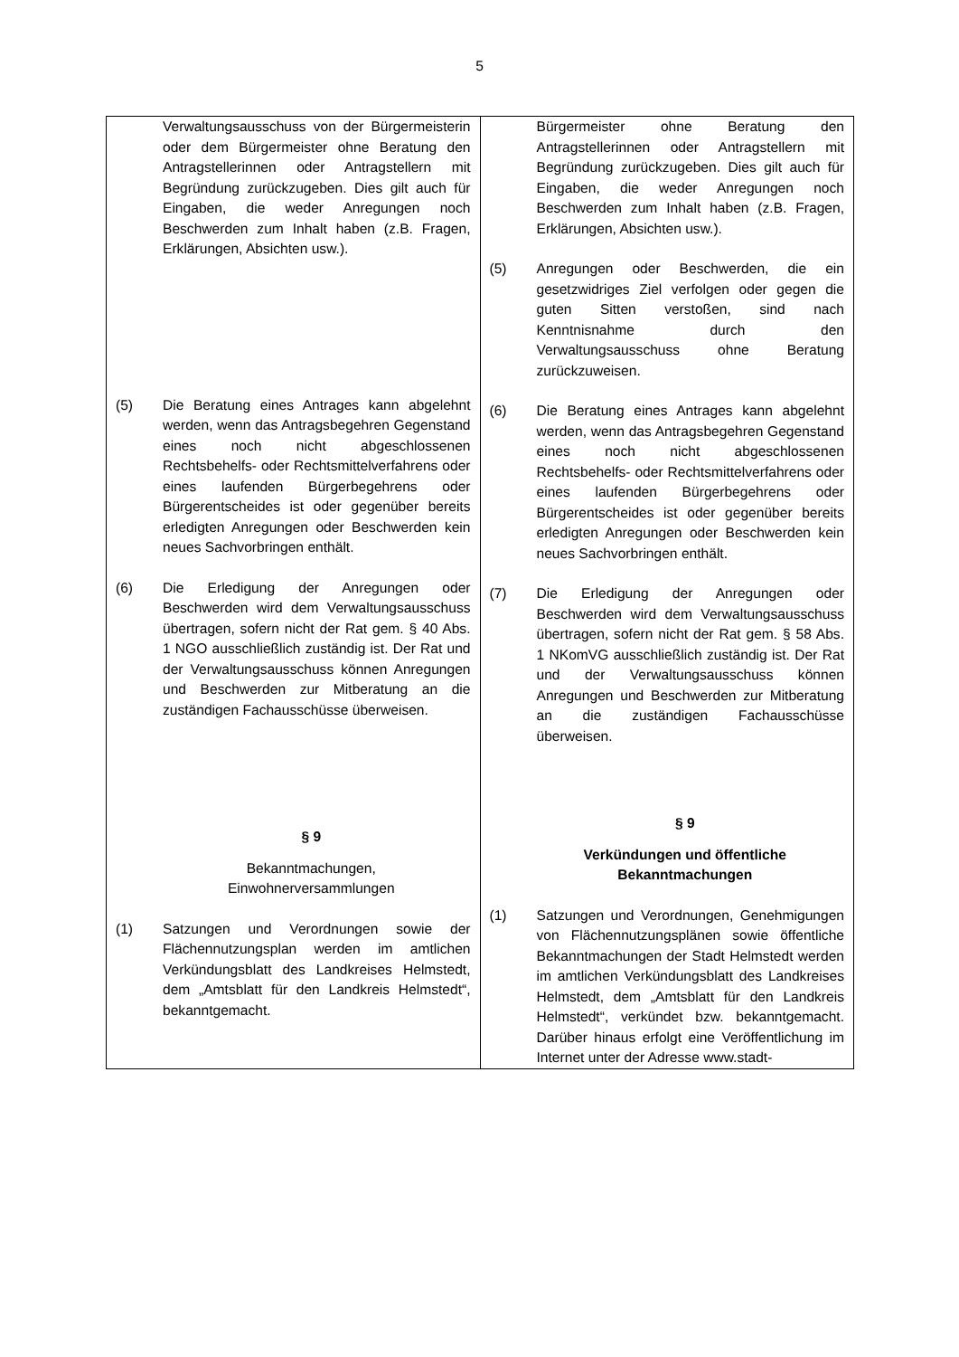5
| Verwaltungsausschuss von der Bürgermeisterin oder dem Bürgermeister ohne Beratung den Antragstellerinnen oder Antragstellern mit Begründung zurückzugeben. Dies gilt auch für Eingaben, die weder Anregungen noch Beschwerden zum Inhalt haben (z.B. Fragen, Erklärungen, Absichten usw.). (5) Die Beratung eines Antrages kann abgelehnt werden, wenn das Antragsbegehren Gegenstand eines noch nicht abgeschlossenen Rechtsbehelfs- oder Rechtsmittel­verfahrens oder eines laufenden Bürgerbegehrens oder Bürgerentscheides ist oder gegenüber bereits erledigten Anregungen oder Beschwerden kein neues Sachvor­bringen enthält. (6) Die Erledigung der Anregungen oder Beschwerden wird dem Verwaltungsausschuss übertragen, sofern nicht der Rat gem. § 40 Abs. 1 NGO ausschließlich zuständig ist. Der Rat und der Verwaltungsausschuss können Anregungen und Beschwerden zur Mitberatung an die zuständigen Fachausschüsse überweisen. § 9 Bekanntmachungen, Einwohnerversammlungen (1) Satzungen und Verordnungen sowie der Flächennutzungsplan werden im amtlichen Verkündungsblatt des Landkreises Helmstedt, dem „Amtsblatt für den Landkreis Helmstedt“, bekanntgemacht. | Bürgermeister ohne Beratung den Antragstellerinnen oder Antragstellern mit Begründung zurückzugeben. Dies gilt auch für Eingaben, die weder Anregungen noch Beschwerden zum Inhalt haben (z.B. Fragen, Erklärungen, Absichten usw.). (5) Anregungen oder Beschwerden, die ein gesetzwidriges Ziel verfolgen oder gegen die guten Sitten verstoßen, sind nach Kenntnisnahme durch den Verwaltungsausschuss ohne Beratung zurückzuweisen. (6) Die Beratung eines Antrages kann abgelehnt werden, wenn das Antragsbegehren Gegenstand eines noch nicht abgeschlossenen Rechtsbehelfs- oder Rechtsmittel­verfahrens oder eines laufenden Bürgerbegehrens oder Bürgerentscheides ist oder gegenüber bereits erledigten Anregungen oder Beschwerden kein neues Sachvor­bringen enthält. (7) Die Erledigung der Anregungen oder Beschwerden wird dem Verwaltungsausschuss übertragen, sofern nicht der Rat gem. § 58 Abs. 1 NKomVG ausschließlich zuständig ist. Der Rat und der Verwaltungsausschuss können Anregungen und Beschwerden zur Mitberatung an die zuständigen Fachausschüsse überweisen. § 9 Verkündungen und öffentliche Bekanntmachungen (1) Satzungen und Verordnungen, Genehmigungen von Flächennutzungsplänen sowie öffentliche Bekanntmachungen der Stadt Helmstedt werden im amtlichen Verkündungsblatt des Landkreises Helmstedt, dem „Amtsblatt für den Landkreis Helmstedt“, verkündet bzw. bekanntgemacht. Darüber hinaus erfolgt eine Veröffentlichung im Internet unter der Adresse www.stadt- |